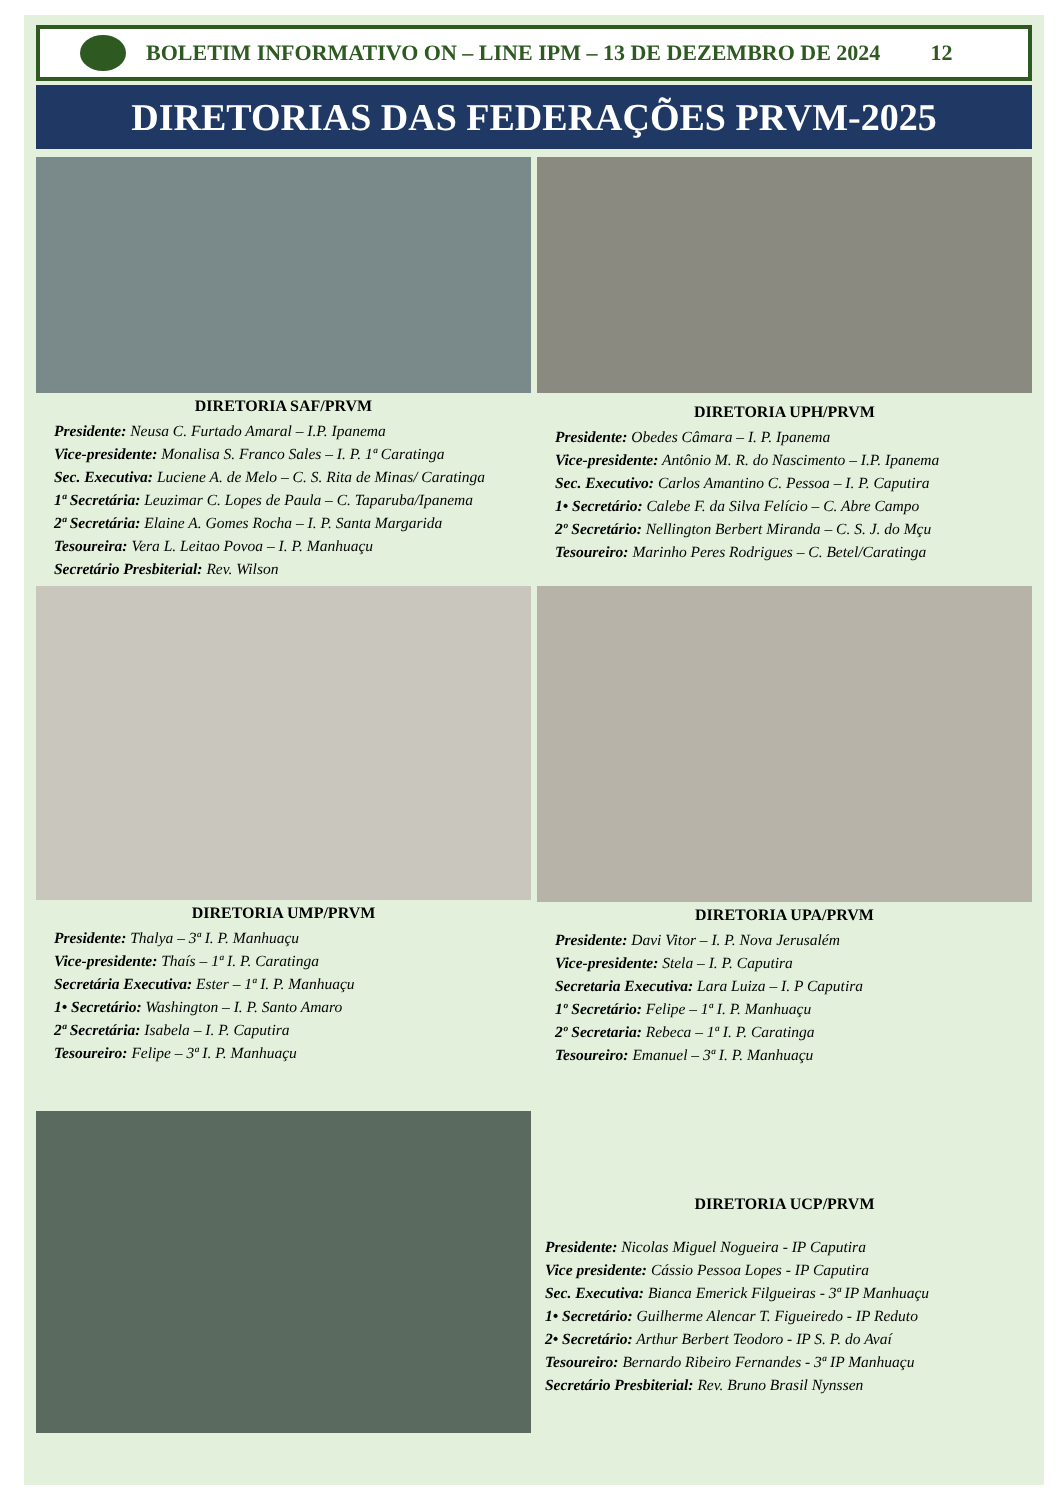BOLETIM INFORMATIVO ON – LINE IPM – 13 DE DEZEMBRO DE 2024 12
DIRETORIAS DAS FEDERAÇÕES PRVM-2025
DIRETORIA SAF/PRVM
Presidente: Neusa C. Furtado Amaral – I.P. Ipanema
Vice-presidente: Monalisa S. Franco Sales – I. P. 1ª Caratinga
Sec. Executiva: Luciene A. de Melo – C. S. Rita de Minas/ Caratinga
1ª Secretária: Leuzimar C. Lopes de Paula – C. Taparuba/Ipanema
2ª Secretária: Elaine A. Gomes Rocha – I. P. Santa Margarida
Tesoureira: Vera L. Leitao Povoa – I. P. Manhuaçu
Secretário Presbiterial: Rev. Wilson
DIRETORIA UPH/PRVM
Presidente: Obedes Câmara – I. P. Ipanema
Vice-presidente: Antônio M. R. do Nascimento – I.P. Ipanema
Sec. Executivo: Carlos Amantino C. Pessoa – I. P. Caputira
1• Secretário: Calebe F. da Silva Felício – C. Abre Campo
2º Secretário: Nellington Berbert Miranda – C. S. J. do Mçu
Tesoureiro: Marinho Peres Rodrigues – C. Betel/Caratinga
DIRETORIA UMP/PRVM
Presidente: Thalya – 3ª I. P. Manhuaçu
Vice-presidente: Thaís – 1ª I. P. Caratinga
Secretária Executiva: Ester – 1ª I. P. Manhuaçu
1• Secretário: Washington – I. P. Santo Amaro
2ª Secretária: Isabela – I. P. Caputira
Tesoureiro: Felipe – 3ª I. P. Manhuaçu
DIRETORIA UPA/PRVM
Presidente: Davi Vitor – I. P. Nova Jerusalém
Vice-presidente: Stela – I. P. Caputira
Secretaria Executiva: Lara Luiza – I. P Caputira
1º Secretário: Felipe – 1ª I. P. Manhuaçu
2º Secretaria: Rebeca – 1ª I. P. Caratinga
Tesoureiro: Emanuel – 3ª I. P. Manhuaçu
DIRETORIA UCP/PRVM
Presidente: Nicolas Miguel Nogueira - IP Caputira
Vice presidente: Cássio Pessoa Lopes - IP Caputira
Sec. Executiva: Bianca Emerick Filgueiras - 3ª IP Manhuaçu
1• Secretário: Guilherme Alencar T. Figueiredo - IP Reduto
2• Secretário: Arthur Berbert Teodoro - IP S. P. do Avaí
Tesoureiro: Bernardo Ribeiro Fernandes - 3ª IP Manhuaçu
Secretário Presbiterial: Rev. Bruno Brasil Nynssen